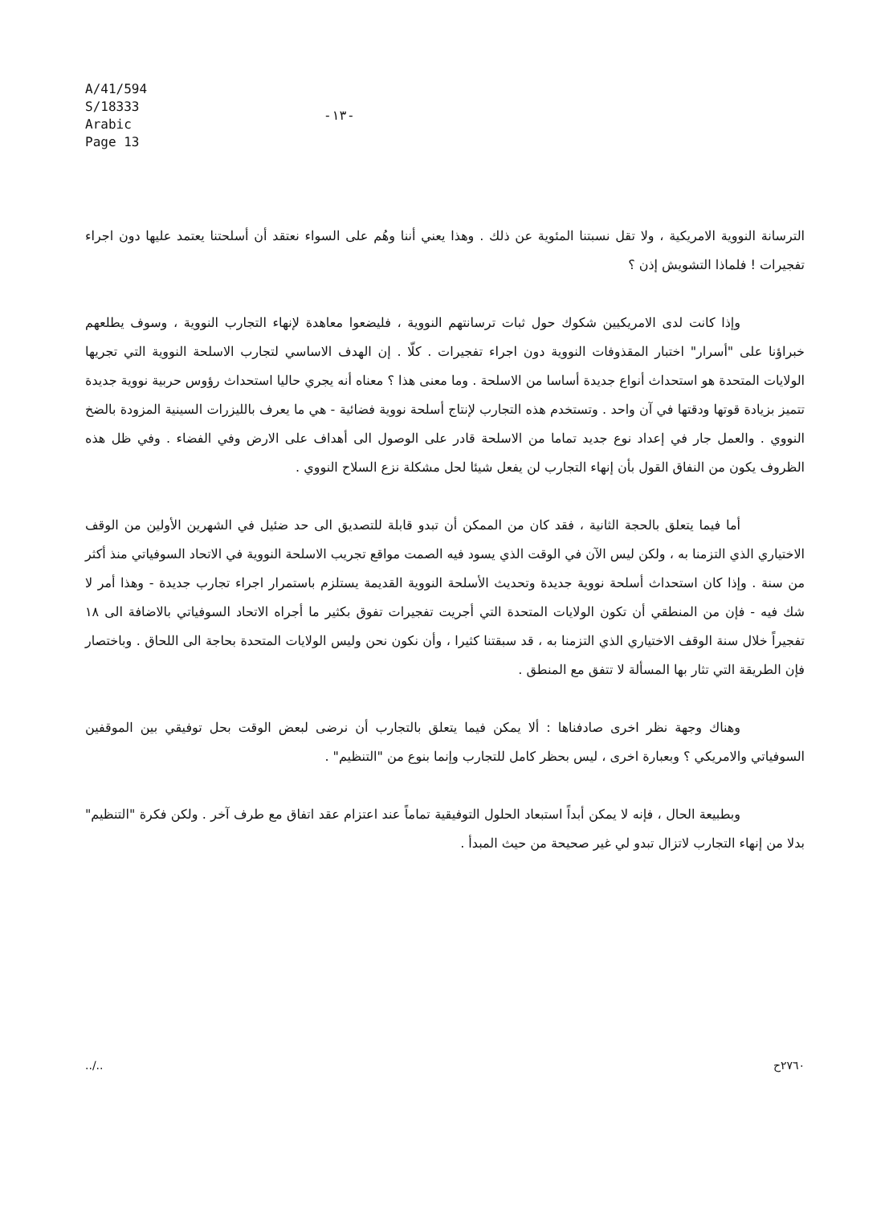A/41/594
S/18333
Arabic
Page 13
-١٣-
الترسانة النووية الامريكية ، ولا تقل نسبتنا المئوية عن ذلك . وهذا يعني أننا وهُم على السواء نعتقد أن أسلحتنا يعتمد عليها دون اجراء تفجيرات ! فلماذا التشويش إذن ؟
وإذا كانت لدى الامريكيين شكوك حول ثبات ترسانتهم النووية ، فليضعوا معاهدة لإنهاء التجارب النووية ، وسوف يطلعهم خبراؤنا على "أسرار" اختبار المقذوفات النووية دون اجراء تفجيرات . كلّا . إن الهدف الاساسي لتجارب الاسلحة النووية التي تجريها الولايات المتحدة هو استحداث أنواع جديدة أساسا من الاسلحة . وما معنى هذا ؟ معناه أنه يجري حاليا استحداث رؤوس حربية نووية جديدة تتميز بزيادة قوتها ودقتها في آن واحد . وتستخدم هذه التجارب لإنتاج أسلحة نووية فضائية - هي ما يعرف بالليزرات السينية المزودة بالضخ النووي . والعمل جار في إعداد نوع جديد تماما من الاسلحة قادر على الوصول الى أهداف على الارض وفي الفضاء . وفي ظل هذه الظروف يكون من النفاق القول بأن إنهاء التجارب لن يفعل شيئا لحل مشكلة نزع السلاح النووي .
أما فيما يتعلق بالحجة الثانية ، فقد كان من الممكن أن تبدو قابلة للتصديق الى حد ضئيل في الشهرين الأولين من الوقف الاختياري الذي التزمنا به ، ولكن ليس الآن في الوقت الذي يسود فيه الصمت مواقع تجريب الاسلحة النووية في الاتحاد السوفياتي منذ أكثر من سنة . وإذا كان استحداث أسلحة نووية جديدة وتحديث الأسلحة النووية القديمة يستلزم باستمرار اجراء تجارب جديدة - وهذا أمر لا شك فيه - فإن من المنطقي أن تكون الولايات المتحدة التي أجريت تفجيرات تفوق بكثير ما أجراه الاتحاد السوفياتي بالاضافة الى ١٨ تفجيراً خلال سنة الوقف الاختياري الذي التزمنا به ، قد سبقتنا كثيرا ، وأن نكون نحن وليس الولايات المتحدة بحاجة الى اللحاق . وباختصار فإن الطريقة التي تثار بها المسألة لا تتفق مع المنطق .
وهناك وجهة نظر اخرى صادفناها : ألا يمكن فيما يتعلق بالتجارب أن نرضى لبعض الوقت بحل توفيقي بين الموقفين السوفياتي والامريكي ؟ وبعبارة اخرى ، ليس بحظر كامل للتجارب وإنما بنوع من "التنظيم" .
وبطبيعة الحال ، فإنه لا يمكن أبداً استبعاد الحلول التوفيقية تماماً عند اعتزام عقد اتفاق مع طرف آخر . ولكن فكرة "التنظيم" بدلا من إنهاء التجارب لاتزال تبدو لي غير صحيحة من حيث المبدأ .
../.. ٢٧٦٠ح